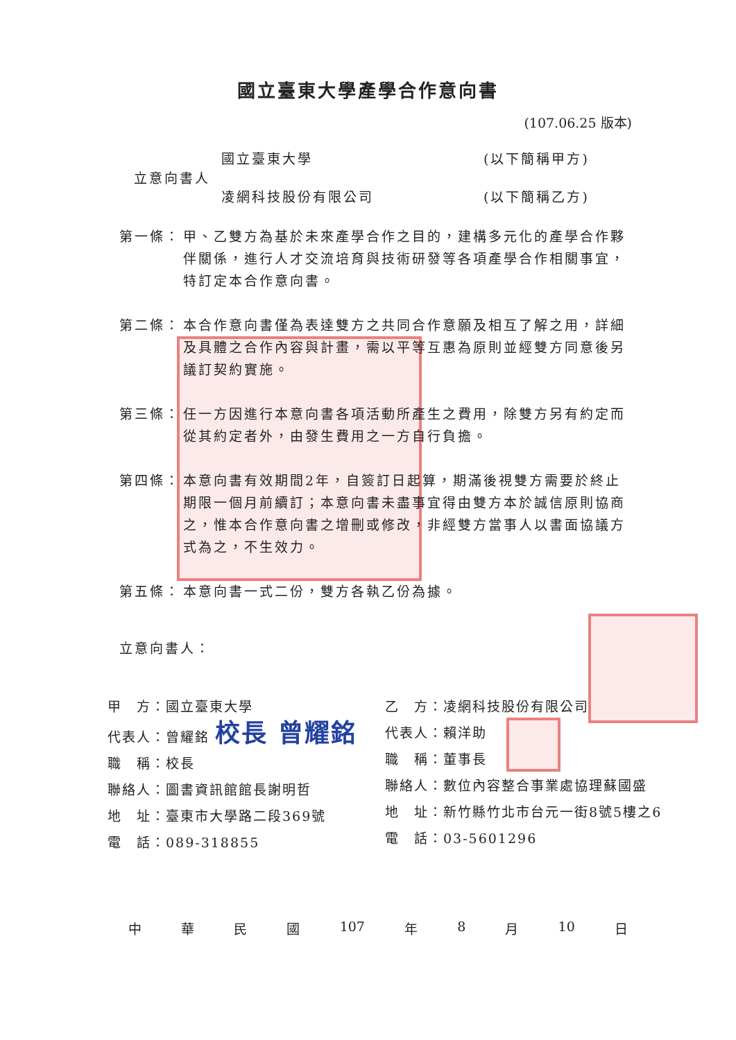國立臺東大學產學合作意向書
(107.06.25 版本)
| 立意向書人 | 國立臺東大學 | (以下簡稱甲方) |
| | 凌網科技股份有限公司 | (以下簡稱乙方) |
第一條： 甲、乙雙方為基於未來產學合作之目的，建構多元化的產學合作夥伴關係，進行人才交流培育與技術研發等各項產學合作相關事宜，特訂定本合作意向書。
第二條： 本合作意向書僅為表達雙方之共同合作意願及相互了解之用，詳細及具體之合作內容與計畫，需以平等互惠為原則並經雙方同意後另議訂契約實施。
第三條： 任一方因進行本意向書各項活動所產生之費用，除雙方另有約定而從其約定者外，由發生費用之一方自行負擔。
第四條： 本意向書有效期間2年，自簽訂日起算，期滿後視雙方需要於終止期限一個月前續訂；本意向書未盡事宜得由雙方本於誠信原則協商之，惟本合作意向書之增刪或修改，非經雙方當事人以書面協議方式為之，不生效力。
第五條： 本意向書一式二份，雙方各執乙份為據。
立意向書人：
甲　方：國立臺東大學
代表人：曾耀銘 校長 曾耀銘
職　稱：校長
聯絡人：圖書資訊館館長謝明哲
地　址：臺東市大學路二段369號
電　話：089-318855
乙　方：凌網科技股份有限公司
代表人：賴洋助
職　稱：董事長
聯絡人：數位內容整合事業處協理蘇國盛
地　址：新竹縣竹北市台元一街8號5樓之6
電　話：03-5601296
中華民國 107 年 8 月 10 日